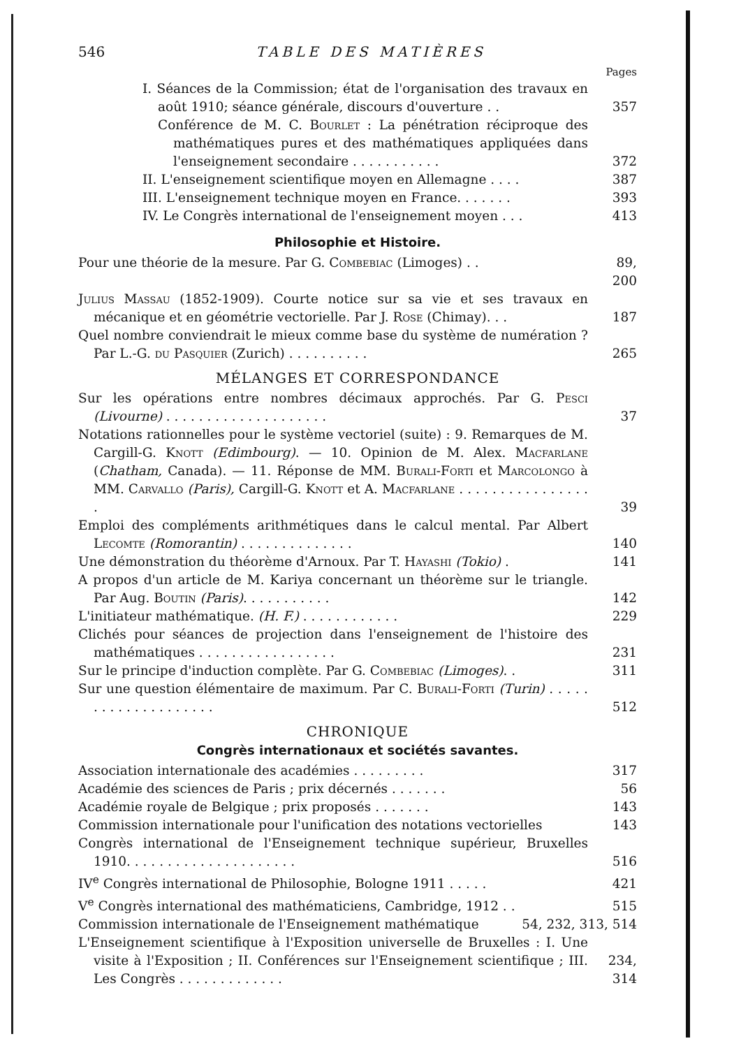546 TABLE DES MATIÈRES
Pages
I. Séances de la Commission; état de l'organisation des travaux en août 1910; séance générale, discours d'ouverture . .
357
Conférence de M. C. Bourlet : La pénétration réciproque des mathématiques pures et des mathématiques appliquées dans l'enseignement secondaire . . . . . . . . . . .
372
II. L'enseignement scientifique moyen en Allemagne . . . .
387
III. L'enseignement technique moyen en France. . . . . . .
393
IV. Le Congrès international de l'enseignement moyen . . .
413
Philosophie et Histoire.
Pour une théorie de la mesure. Par G. Combebiac (Limoges) . .
89, 200
Julius Massau (1852-1909). Courte notice sur sa vie et ses travaux en mécanique et en géométrie vectorielle. Par J. Rose (Chimay). . .
187
Quel nombre conviendrait le mieux comme base du système de numération ? Par L.-G. du Pasquier (Zurich) . . . . . . . . . .
265
MÉLANGES ET CORRESPONDANCE
Sur les opérations entre nombres décimaux approchés. Par G. Pesci (Livourne) . . . . . . . . . . . . . . . . . . . .
37
Notations rationnelles pour le système vectoriel (suite) : 9. Remarques de M. Cargill-G. Knott (Edimbourg). — 10. Opinion de M. Alex. Macfarlane (Chatham, Canada). — 11. Réponse de MM. Burali-Forti et Marcolongo à MM. Carvallo (Paris), Cargill-G. Knott et A. Macfarlane . . . . . . . . . . . . . . . . .
39
Emploi des compléments arithmétiques dans le calcul mental. Par Albert Lecomte (Romorantin) . . . . . . . . . . . . . .
140
Une démonstration du théorème d'Arnoux. Par T. Hayashi (Tokio) .
141
A propos d'un article de M. Kariya concernant un théorème sur le triangle. Par Aug. Boutin (Paris). . . . . . . . . . .
142
L'initiateur mathématique. (H. F.) . . . . . . . . . . . .
229
Clichés pour séances de projection dans l'enseignement de l'histoire des mathématiques . . . . . . . . . . . . . . . . .
231
Sur le principe d'induction complète. Par G. Combebiac (Limoges). .
311
Sur une question élémentaire de maximum. Par C. Burali-Forti (Turin) . . . . . . . . . . . . . . . . . . . .
512
CHRONIQUE
Congrès internationaux et sociétés savantes.
Association internationale des académies . . . . . . . . .
317
Académie des sciences de Paris ; prix décernés . . . . . . .
56
Académie royale de Belgique ; prix proposés . . . . . . .
143
Commission internationale pour l'unification des notations vectorielles
143
Congrès international de l'Enseignement technique supérieur, Bruxelles 1910. . . . . . . . . . . . . . . . . . . . .
516
IV<sup>e</sup> Congrès international de Philosophie, Bologne 1911 . . . . .
421
V<sup>e</sup> Congrès international des mathématiciens, Cambridge, 1912 . .
515
Commission internationale de l'Enseignement mathématique
54, 232, 313, 514
L'Enseignement scientifique à l'Exposition universelle de Bruxelles : I. Une visite à l'Exposition ; II. Conférences sur l'Enseignement scientifique ; III. Les Congrès . . . . . . . . . . . . .
234, 314